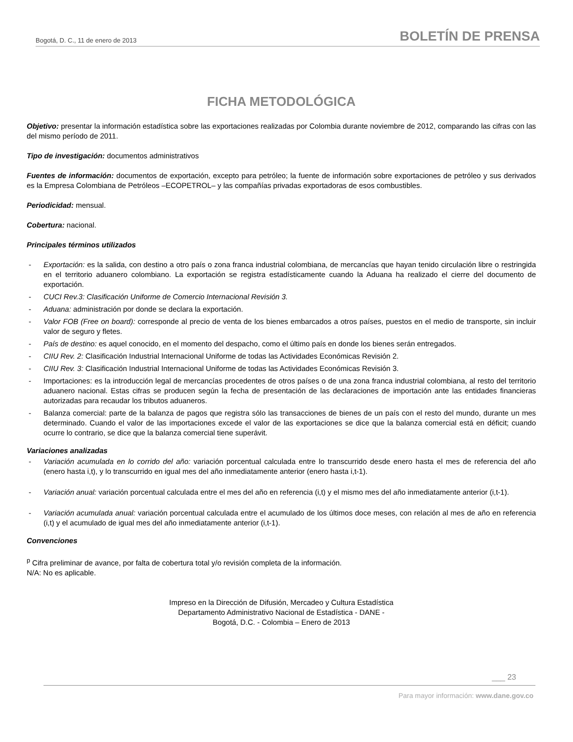Bogotá, D. C., 11 de enero de 2013 BOLETÍN DE PRENSA
FICHA METODOLÓGICA
Objetivo: presentar la información estadística sobre las exportaciones realizadas por Colombia durante noviembre de 2012, comparando las cifras con las del mismo período de 2011.
Tipo de investigación: documentos administrativos
Fuentes de información: documentos de exportación, excepto para petróleo; la fuente de información sobre exportaciones de petróleo y sus derivados es la Empresa Colombiana de Petróleos –ECOPETROL– y las compañías privadas exportadoras de esos combustibles.
Periodicidad: mensual.
Cobertura: nacional.
Principales términos utilizados
- Exportación: es la salida, con destino a otro país o zona franca industrial colombiana, de mercancías que hayan tenido circulación libre o restringida en el territorio aduanero colombiano. La exportación se registra estadísticamente cuando la Aduana ha realizado el cierre del documento de exportación.
- CUCI Rev.3: Clasificación Uniforme de Comercio Internacional Revisión 3.
- Aduana: administración por donde se declara la exportación.
- Valor FOB (Free on board): corresponde al precio de venta de los bienes embarcados a otros países, puestos en el medio de transporte, sin incluir valor de seguro y fletes.
- País de destino: es aquel conocido, en el momento del despacho, como el último país en donde los bienes serán entregados.
- CIIU Rev. 2: Clasificación Industrial Internacional Uniforme de todas las Actividades Económicas Revisión 2.
- CIIU Rev. 3: Clasificación Industrial Internacional Uniforme de todas las Actividades Económicas Revisión 3.
- Importaciones: es la introducción legal de mercancías procedentes de otros países o de una zona franca industrial colombiana, al resto del territorio aduanero nacional. Estas cifras se producen según la fecha de presentación de las declaraciones de importación ante las entidades financieras autorizadas para recaudar los tributos aduaneros.
- Balanza comercial: parte de la balanza de pagos que registra sólo las transacciones de bienes de un país con el resto del mundo, durante un mes determinado. Cuando el valor de las importaciones excede el valor de las exportaciones se dice que la balanza comercial está en déficit; cuando ocurre lo contrario, se dice que la balanza comercial tiene superávit.
Variaciones analizadas
- Variación acumulada en lo corrido del año: variación porcentual calculada entre lo transcurrido desde enero hasta el mes de referencia del año (enero hasta i,t), y lo transcurrido en igual mes del año inmediatamente anterior (enero hasta i,t-1).
- Variación anual: variación porcentual calculada entre el mes del año en referencia (i,t) y el mismo mes del año inmediatamente anterior (i,t-1).
- Variación acumulada anual: variación porcentual calculada entre el acumulado de los últimos doce meses, con relación al mes de año en referencia (i,t) y el acumulado de igual mes del año inmediatamente anterior (i,t-1).
Convenciones
<sup>p</sup> Cifra preliminar de avance, por falta de cobertura total y/o revisión completa de la información.
N/A: No es aplicable.
Impreso en la Dirección de Difusión, Mercadeo y Cultura Estadística
Departamento Administrativo Nacional de Estadística - DANE -
Bogotá, D.C. - Colombia – Enero de 2013
___ 23
Para mayor información: www.dane.gov.co